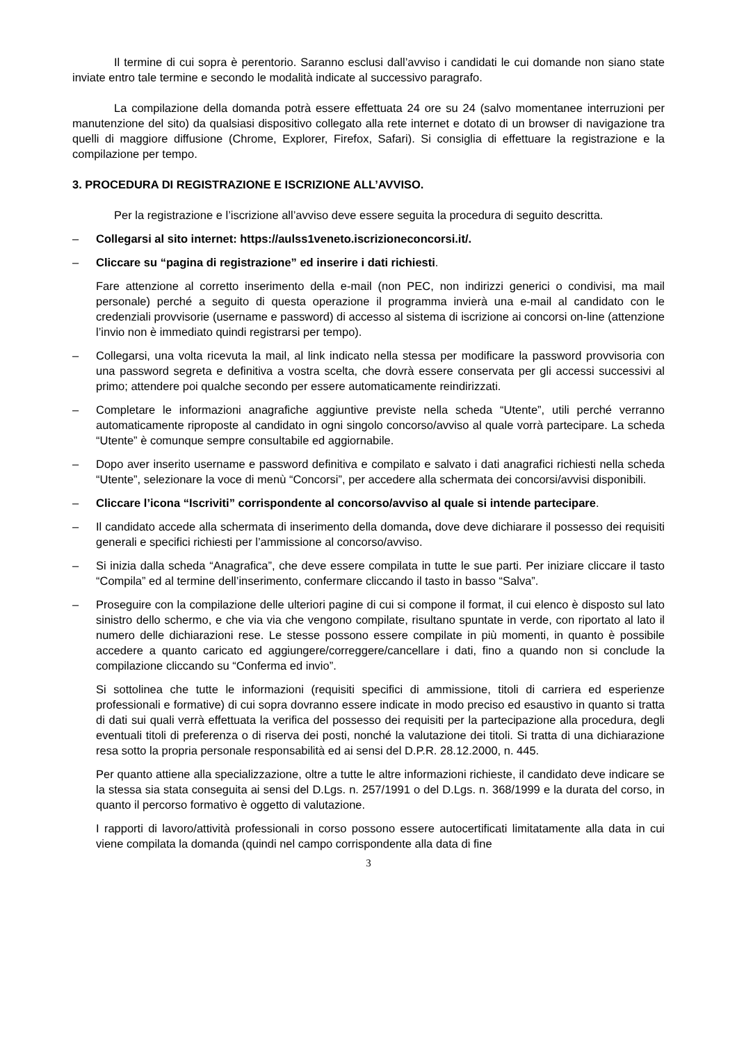Il termine di cui sopra è perentorio. Saranno esclusi dall’avviso i candidati le cui domande non siano state inviate entro tale termine e secondo le modalità indicate al successivo paragrafo.
La compilazione della domanda potrà essere effettuata 24 ore su 24 (salvo momentanee interruzioni per manutenzione del sito) da qualsiasi dispositivo collegato alla rete internet e dotato di un browser di navigazione tra quelli di maggiore diffusione (Chrome, Explorer, Firefox, Safari). Si consiglia di effettuare la registrazione e la compilazione per tempo.
3. PROCEDURA DI REGISTRAZIONE E ISCRIZIONE ALL’AVVISO.
Per la registrazione e l’iscrizione all’avviso deve essere seguita la procedura di seguito descritta.
– Collegarsi al sito internet: https://aulss1veneto.iscrizioneconcorsi.it/.
– Cliccare su “pagina di registrazione” ed inserire i dati richiesti.
Fare attenzione al corretto inserimento della e-mail (non PEC, non indirizzi generici o condivisi, ma mail personale) perché a seguito di questa operazione il programma invierà una e-mail al candidato con le credenziali provvisorie (username e password) di accesso al sistema di iscrizione ai concorsi on-line (attenzione l’invio non è immediato quindi registrarsi per tempo).
– Collegarsi, una volta ricevuta la mail, al link indicato nella stessa per modificare la password provvisoria con una password segreta e definitiva a vostra scelta, che dovrà essere conservata per gli accessi successivi al primo; attendere poi qualche secondo per essere automaticamente reindirizzati.
– Completare le informazioni anagrafiche aggiuntive previste nella scheda “Utente”, utili perché verranno automaticamente riproposte al candidato in ogni singolo concorso/avviso al quale vorrà partecipare. La scheda “Utente” è comunque sempre consultabile ed aggiornabile.
– Dopo aver inserito username e password definitiva e compilato e salvato i dati anagrafici richiesti nella scheda “Utente”, selezionare la voce di menù “Concorsi”, per accedere alla schermata dei concorsi/avvisi disponibili.
– Cliccare l’icona “Iscriviti” corrispondente al concorso/avviso al quale si intende partecipare.
– Il candidato accede alla schermata di inserimento della domanda, dove deve dichiarare il possesso dei requisiti generali e specifici richiesti per l’ammissione al concorso/avviso.
– Si inizia dalla scheda “Anagrafica”, che deve essere compilata in tutte le sue parti. Per iniziare cliccare il tasto “Compila” ed al termine dell’inserimento, confermare cliccando il tasto in basso “Salva”.
– Proseguire con la compilazione delle ulteriori pagine di cui si compone il format, il cui elenco è disposto sul lato sinistro dello schermo, e che via via che vengono compilate, risultano spuntate in verde, con riportato al lato il numero delle dichiarazioni rese. Le stesse possono essere compilate in più momenti, in quanto è possibile accedere a quanto caricato ed aggiungere/correggere/cancellare i dati, fino a quando non si conclude la compilazione cliccando su “Conferma ed invio”.
Si sottolinea che tutte le informazioni (requisiti specifici di ammissione, titoli di carriera ed esperienze professionali e formative) di cui sopra dovranno essere indicate in modo preciso ed esaustivo in quanto si tratta di dati sui quali verrà effettuata la verifica del possesso dei requisiti per la partecipazione alla procedura, degli eventuali titoli di preferenza o di riserva dei posti, nonché la valutazione dei titoli. Si tratta di una dichiarazione resa sotto la propria personale responsabilità ed ai sensi del D.P.R. 28.12.2000, n. 445.
Per quanto attiene alla specializzazione, oltre a tutte le altre informazioni richieste, il candidato deve indicare se la stessa sia stata conseguita ai sensi del D.Lgs. n. 257/1991 o del D.Lgs. n. 368/1999 e la durata del corso, in quanto il percorso formativo è oggetto di valutazione.
I rapporti di lavoro/attività professionali in corso possono essere autocertificati limitatamente alla data in cui viene compilata la domanda (quindi nel campo corrispondente alla data di fine
3